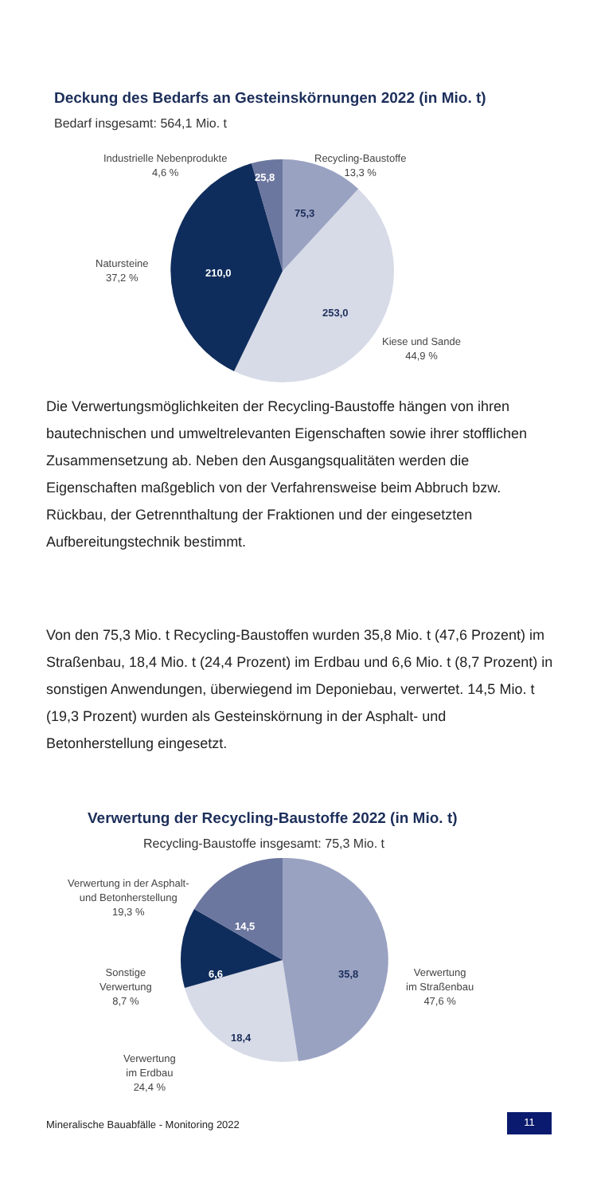Deckung des Bedarfs an Gesteinskörnungen 2022 (in Mio. t)
Bedarf insgesamt: 564,1 Mio. t
Industrielle Nebenprodukte
4,6 %
Recycling-Baustoffe
13,3 %
Natursteine
37,2 %
Kiese und Sande
44,9 %
25,8
75,3
210,0
253,0
Die Verwertungsmöglichkeiten der Recycling-Baustoffe hängen von ihren bautechnischen und umweltrelevanten Eigenschaften sowie ihrer stofflichen Zusammensetzung ab. Neben den Ausgangsqualitäten werden die Eigenschaften maßgeblich von der Verfahrensweise beim Abbruch bzw. Rückbau, der Getrennthaltung der Fraktionen und der eingesetzten Aufbereitungstechnik bestimmt.
Von den 75,3 Mio. t Recycling-Baustoffen wurden 35,8 Mio. t (47,6 Prozent) im Straßenbau, 18,4 Mio. t (24,4 Prozent) im Erdbau und 6,6 Mio. t (8,7 Prozent) in sonstigen Anwendungen, überwiegend im Deponiebau, verwertet. 14,5 Mio. t (19,3 Prozent) wurden als Gesteinskörnung in der Asphalt- und Betonherstellung eingesetzt.
Verwertung der Recycling-Baustoffe 2022 (in Mio. t)
Recycling-Baustoffe insgesamt: 75,3 Mio. t
Verwertung in der Asphalt-
und Betonherstellung
19,3 %
Sonstige
Verwertung
8,7 %
Verwertung
im Straßenbau
47,6 %
Verwertung
im Erdbau
24,4 %
14,5
6,6 35,8
18,4
Mineralische Bauabfälle - Monitoring 2022
11